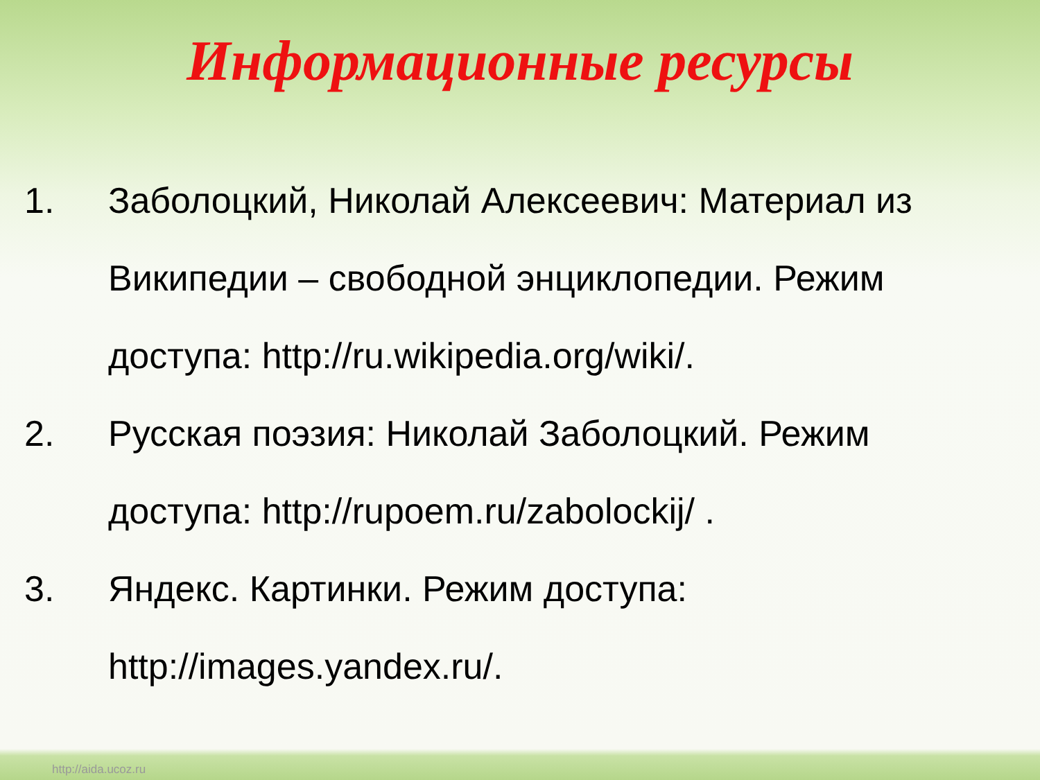Информационные ресурсы
1. Заболоцкий, Николай Алексеевич: Материал из Википедии – свободной энциклопедии. Режим доступа: http://ru.wikipedia.org/wiki/.
2. Русская поэзия: Николай Заболоцкий. Режим доступа: http://rupoem.ru/zabolockij/ .
3. Яндекс. Картинки. Режим доступа: http://images.yandex.ru/.
http://aida.ucoz.ru